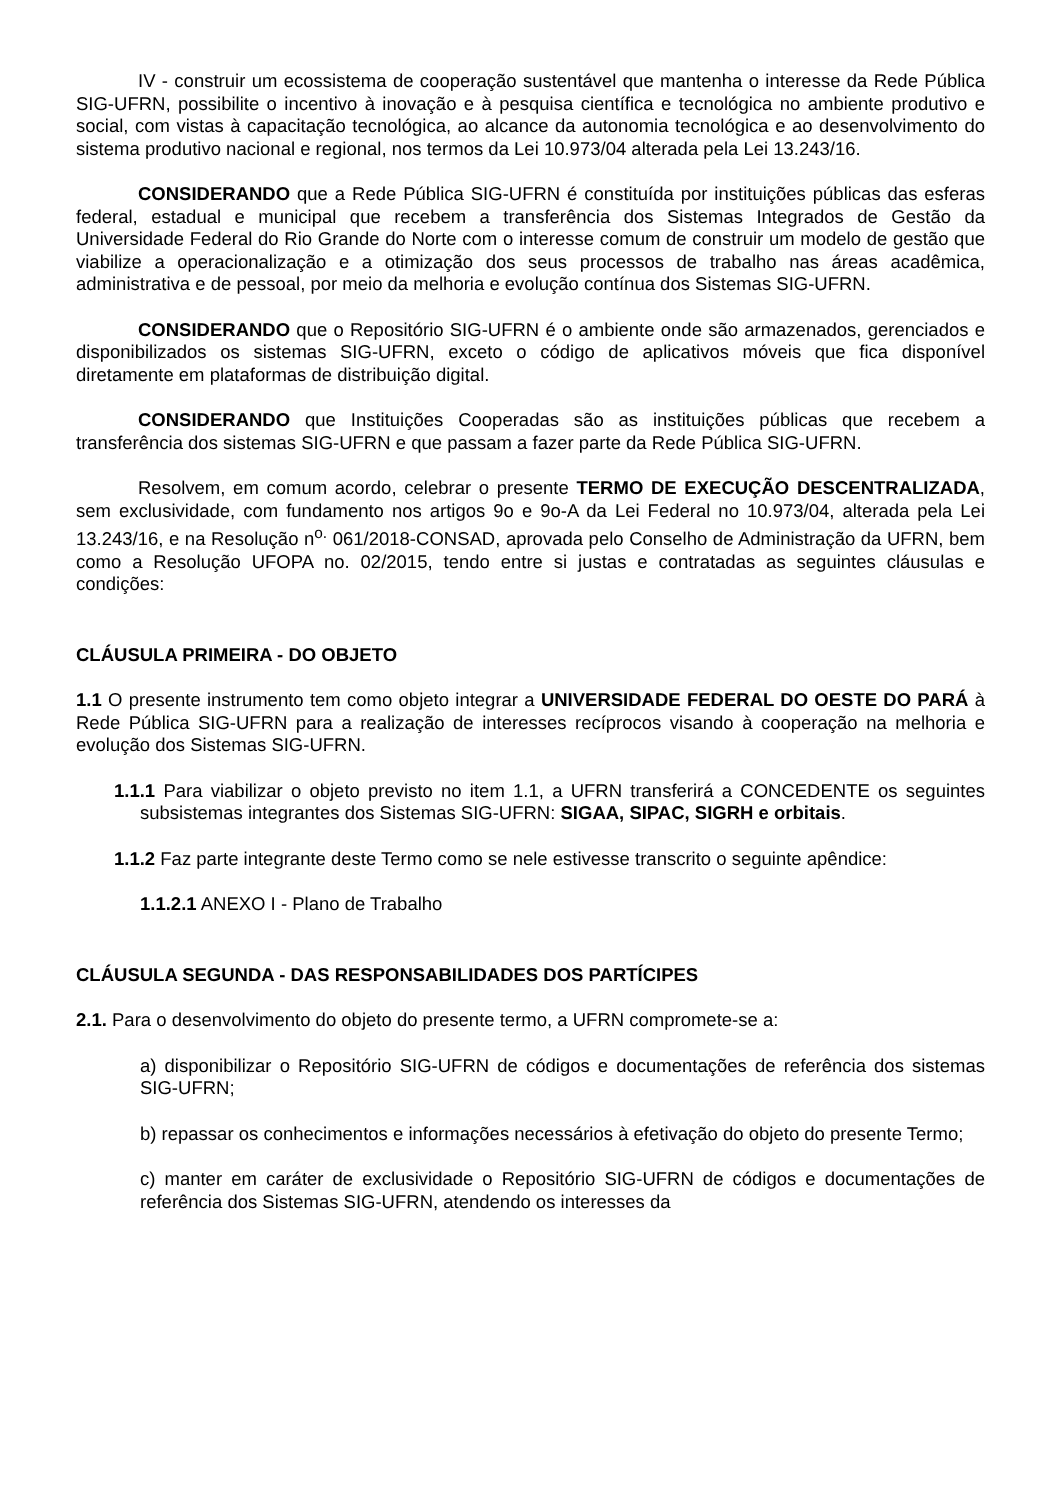IV - construir um ecossistema de cooperação sustentável que mantenha o interesse da Rede Pública SIG-UFRN, possibilite o incentivo à inovação e à pesquisa científica e tecnológica no ambiente produtivo e social, com vistas à capacitação tecnológica, ao alcance da autonomia tecnológica e ao desenvolvimento do sistema produtivo nacional e regional, nos termos da Lei 10.973/04 alterada pela Lei 13.243/16.
CONSIDERANDO que a Rede Pública SIG-UFRN é constituída por instituições públicas das esferas federal, estadual e municipal que recebem a transferência dos Sistemas Integrados de Gestão da Universidade Federal do Rio Grande do Norte com o interesse comum de construir um modelo de gestão que viabilize a operacionalização e a otimização dos seus processos de trabalho nas áreas acadêmica, administrativa e de pessoal, por meio da melhoria e evolução contínua dos Sistemas SIG-UFRN.
CONSIDERANDO que o Repositório SIG-UFRN é o ambiente onde são armazenados, gerenciados e disponibilizados os sistemas SIG-UFRN, exceto o código de aplicativos móveis que fica disponível diretamente em plataformas de distribuição digital.
CONSIDERANDO que Instituições Cooperadas são as instituições públicas que recebem a transferência dos sistemas SIG-UFRN e que passam a fazer parte da Rede Pública SIG-UFRN.
Resolvem, em comum acordo, celebrar o presente TERMO DE EXECUÇÃO DESCENTRALIZADA, sem exclusividade, com fundamento nos artigos 9o e 9o-A da Lei Federal no 10.973/04, alterada pela Lei 13.243/16, e na Resolução n<sup>o.</sup> 061/2018-CONSAD, aprovada pelo Conselho de Administração da UFRN, bem como a Resolução UFOPA no. 02/2015, tendo entre si justas e contratadas as seguintes cláusulas e condições:
CLÁUSULA PRIMEIRA - DO OBJETO
1.1 O presente instrumento tem como objeto integrar a UNIVERSIDADE FEDERAL DO OESTE DO PARÁ à Rede Pública SIG-UFRN para a realização de interesses recíprocos visando à cooperação na melhoria e evolução dos Sistemas SIG-UFRN.
1.1.1 Para viabilizar o objeto previsto no item 1.1, a UFRN transferirá a CONCEDENTE os seguintes subsistemas integrantes dos Sistemas SIG-UFRN: SIGAA, SIPAC, SIGRH e orbitais.
1.1.2 Faz parte integrante deste Termo como se nele estivesse transcrito o seguinte apêndice:
1.1.2.1 ANEXO I - Plano de Trabalho
CLÁUSULA SEGUNDA - DAS RESPONSABILIDADES DOS PARTÍCIPES
2.1. Para o desenvolvimento do objeto do presente termo, a UFRN compromete-se a:
a) disponibilizar o Repositório SIG-UFRN de códigos e documentações de referência dos sistemas SIG-UFRN;
b) repassar os conhecimentos e informações necessários à efetivação do objeto do presente Termo;
c) manter em caráter de exclusividade o Repositório SIG-UFRN de códigos e documentações de referência dos Sistemas SIG-UFRN, atendendo os interesses da